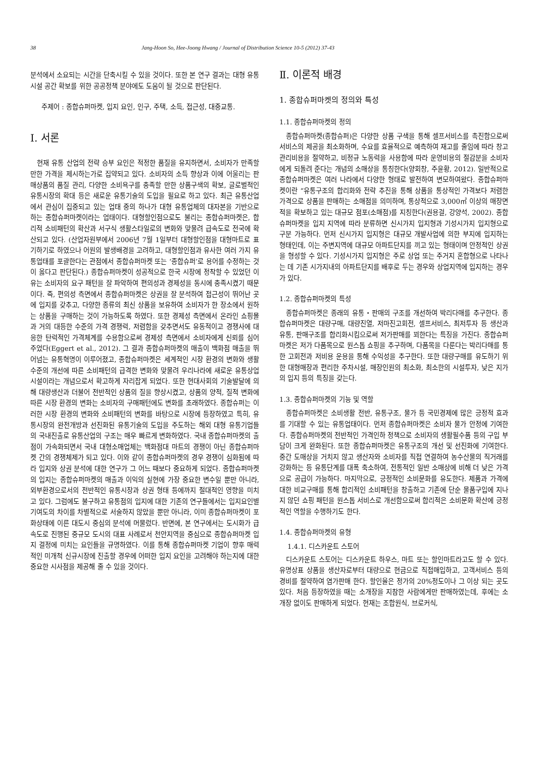38 Jang-Hoon So, Hee-Joong Hwang / Journal of Distribution Science 10-5 (2012) 37-43
분석에서 소요되는 시간을 단축시킬 수 있을 것이다. 또한 본 연구 결과는 대형 유통시설 공간 확보를 위한 공공정책 분야에도 도움이 될 것으로 판단된다.
주제어 : 종합슈퍼마켓, 입지 요인, 인구, 주택, 소득, 접근성, 대중교통.
Ⅰ. 서론
현재 유통 산업의 전략 승부 요인은 적정한 품질을 유지하면서, 소비자가 만족할 만한 가격을 제시하는가로 집약되고 있다. 소비자의 소득 향상과 이에 어울리는 판매상품의 품질 관리, 다양한 소비욕구를 충족할 만한 상품구색의 확보, 글로벌적인 유통시장의 확대 등은 새로운 유통기술의 도입을 필요로 하고 있다. 최근 유통산업에서 관심이 집중되고 있는 업태 중의 하나가 대형 유통업체의 대자본을 기반으로 하는 종합슈퍼마켓이라는 업태이다. 대형할인점으로도 불리는 종합슈퍼마켓은, 합리적 소비패턴의 확산과 서구식 생활스타일로의 변화와 맞물려 급속도로 전국에 확산되고 있다. (산업자원부에서 2006년 7월 1일부터 대형할인점을 대형마트로 표기하기로 하였으나 어원의 발생배경을 고려하고, 대형할인점과 유사한 여러 가지 유통업태를 포괄한다는 관점에서 종합슈퍼마켓 또는 ‘종합슈퍼’로 용어를 수정하는 것이 옳다고 판단된다.) 종합슈퍼마켓이 성공적으로 한국 시장에 정착할 수 있었던 이유는 소비자의 요구 패턴을 잘 파악하여 편의성과 경제성을 동시에 충족시켰기 때문이다. 즉, 편의성 측면에서 종합슈퍼마켓은 상권을 잘 분석하여 접근성이 뛰어난 곳에 입지를 갖추고, 다양한 종류의 최신 상품을 보유하여 소비자가 한 장소에서 원하는 상품을 구매하는 것이 가능하도록 하였다. 또한 경제성 측면에서 온라인 쇼핑몰과 거의 대등한 수준의 가격 경쟁력, 저렴함을 갖추면서도 유동적이고 경쟁사에 대응한 탄력적인 가격체계를 수용함으로써 경제성 측면에서 소비자에게 신뢰를 심어 주었다(Eggert et al., 2012). 그 결과 종합슈퍼마켓의 매출이 백화점 매출을 뛰어넘는 유통혁명이 이루어졌고, 종합슈퍼마켓은 세계적인 시장 환경의 변화와 생활수준의 개선에 따른 소비패턴의 급격한 변화와 맞물려 우리나라에 새로운 유통상업 시설이라는 개념으로서 확고하게 자리잡게 되었다. 또한 현대사회의 기술발달에 의해 대량생산과 더불어 전반적인 상품의 질을 향상시켰고, 상품의 양적, 질적 변화에 따른 시장 환경의 변화는 소비자의 구매패턴에도 변화를 초래하였다. 종합슈퍼는 이러한 시장 환경의 변화와 소비패턴의 변화를 바탕으로 시장에 등장하였고 특히, 유통시장의 완전개방과 선진화된 유통기술의 도입을 주도하는 해외 대형 유통기업들의 국내진출로 유통산업의 구조는 매우 빠르게 변화하였다. 국내 종합슈퍼마켓의 출점이 가속화되면서 국내 대형소매업체는 백화점대 마트의 경쟁이 아닌 종합슈퍼마켓 간의 경쟁체제가 되고 있다. 이와 같이 종합슈퍼마켓의 경우 경쟁이 심화됨에 따라 입지와 상권 분석에 대한 연구가 그 어느 때보다 중요하게 되었다. 종합슈퍼마켓의 입지는 종합슈퍼마켓의 매출과 이익의 실현에 가장 중요한 변수일 뿐만 아니라, 외부환경으로서의 전반적인 유통시장과 상권 형태 등에까지 절대적인 영향을 미치고 있다. 그럼에도 불구하고 유통점의 입지에 대한 기존의 연구들에서는 입지요인별 기여도의 차이를 차별적으로 서술하지 않았을 뿐만 아니라, 이미 종합슈퍼마켓이 포화상태에 이른 대도시 중심의 분석에 머물렀다. 반면에, 본 연구에서는 도시화가 급속도로 진행된 중규모 도시의 대표 사례로서 천안지역을 중심으로 종합슈퍼마켓 입지 결정에 미치는 요인들을 규명하였다. 이를 통해 종합슈퍼마켓 기업이 향후 매력적인 미개척 신규시장에 진출할 경우에 어떠한 입지 요인을 고려해야 하는지에 대한 중요한 시사점을 제공해 줄 수 있을 것이다.
Ⅱ. 이론적 배경
1. 종합슈퍼마켓의 정의와 특성
1.1. 종합슈퍼마켓의 정의
종합슈퍼마켓(종합슈퍼)은 다양한 상품 구색을 통해 셀프서비스를 촉진함으로써 서비스의 제공을 최소화하며, 수요를 효율적으로 예측하여 재고를 줄임에 따라 창고 관리비용을 절약하고, 비정규 노동력을 사용함에 따라 운영비용의 절감분을 소비자에게 되돌려 준다는 개념의 소매상을 통칭한다(양회창, 주윤황, 2012). 일반적으로 종합슈퍼마켓은 여러 나라에서 다양한 형태로 발전하여 변모하여왔다. 종합슈퍼마켓이란 “유통구조의 합리화와 전략 추진을 통해 상품을 통상적인 가격보다 저렴한 가격으로 상품을 판매하는 소매점을 의미하며, 통상적으로 3,000㎡ 이상의 매장면적을 확보하고 있는 대규모 점포(소매점)를 지칭한다(권용걸, 강양석, 2002). 종합슈퍼마켓을 입지 지역에 따라 분류하면 신시가지 입지형과 기성시가지 입지형으로 구분 가능하다. 먼저 신시가지 입지형은 대규모 개발사업에 의한 부지에 입지하는 형태인데, 이는 주변지역에 대규모 아파트단지를 끼고 있는 형태이며 안정적인 상권을 형성할 수 있다. 기성시가지 입지형은 주로 상업 또는 주거지 혼합형으로 나타나는 데 기존 시가지내의 아파트단지를 배후로 두는 경우와 상업지역에 입지하는 경우가 있다.
1.2. 종합슈퍼마켓의 특성
종합슈퍼마켓은 종래의 유통・판매의 구조를 개선하여 박리다매를 추구한다. 종합슈퍼마켓은 대량구매, 대량진열, 저마진고회전, 셀프서비스, 최저투자 등 생산과 유통, 판매구조를 합리화시킴으로써 저가판매를 꾀한다는 특징을 가진다. 종합슈퍼마켓은 저가 다품목으로 원스톱 쇼핑을 추구하며, 다품목을 다룬다는 박리다매를 통한 고회전과 저비용 운용을 통해 수익성을 추구한다. 또한 대량구매를 유도하기 위한 대형매장과 편리한 주차시설, 매장인원의 최소화, 최소한의 시설투자, 낮은 지가의 입지 등의 특징을 갖는다.
1.3. 종합슈퍼마켓의 기능 및 역할
종합슈퍼마켓은 소비생활 전반, 유통구조, 물가 등 국민경제에 많은 긍정적 효과를 기대할 수 있는 유통업태이다. 먼저 종합슈퍼마켓은 소비자 물가 안정에 기여한다. 종합슈퍼마켓의 전반적인 가격인하 정책으로 소비자의 생활필수품 등의 구입 부담이 크게 완화된다. 또한 종합슈퍼마켓은 유통구조의 개선 및 선진화에 기여한다. 중간 도매상을 거치지 않고 생산자와 소비자를 직접 연결하여 농수산물의 직거래를 강화하는 등 유통단계를 대폭 축소하여, 전통적인 일반 소매상에 비해 더 낮은 가격으로 공급이 가능하다. 마지막으로, 긍정적인 소비문화를 유도한다. 제품과 가격에 대한 비교구매를 통해 합리적인 소비패턴을 창출하고 기존에 단순 물품구입에 지나지 않던 쇼핑 패턴을 원스톱 서비스로 개선함으로써 합리적은 소비문화 확산에 긍정적인 역할을 수행하기도 한다.
1.4. 종합슈퍼마켓의 유형
1.4.1. 디스카운트 스토어
디스카운트 스토어는 디스카운트 하우스, 마트 또는 할인마트라고도 할 수 있다. 유명상표 상품을 생산자로부터 대량으로 현금으로 직접매입하고, 고객서비스 등의 경비를 절약하여 염가판매 한다. 할인율은 정가의 20%정도이나 그 이상 되는 곳도 있다. 처음 등장하였을 때는 소개장을 지참한 사람에게만 판매하였는데, 후에는 소개장 없이도 판매하게 되었다. 현재는 조합원식, 브로커식,